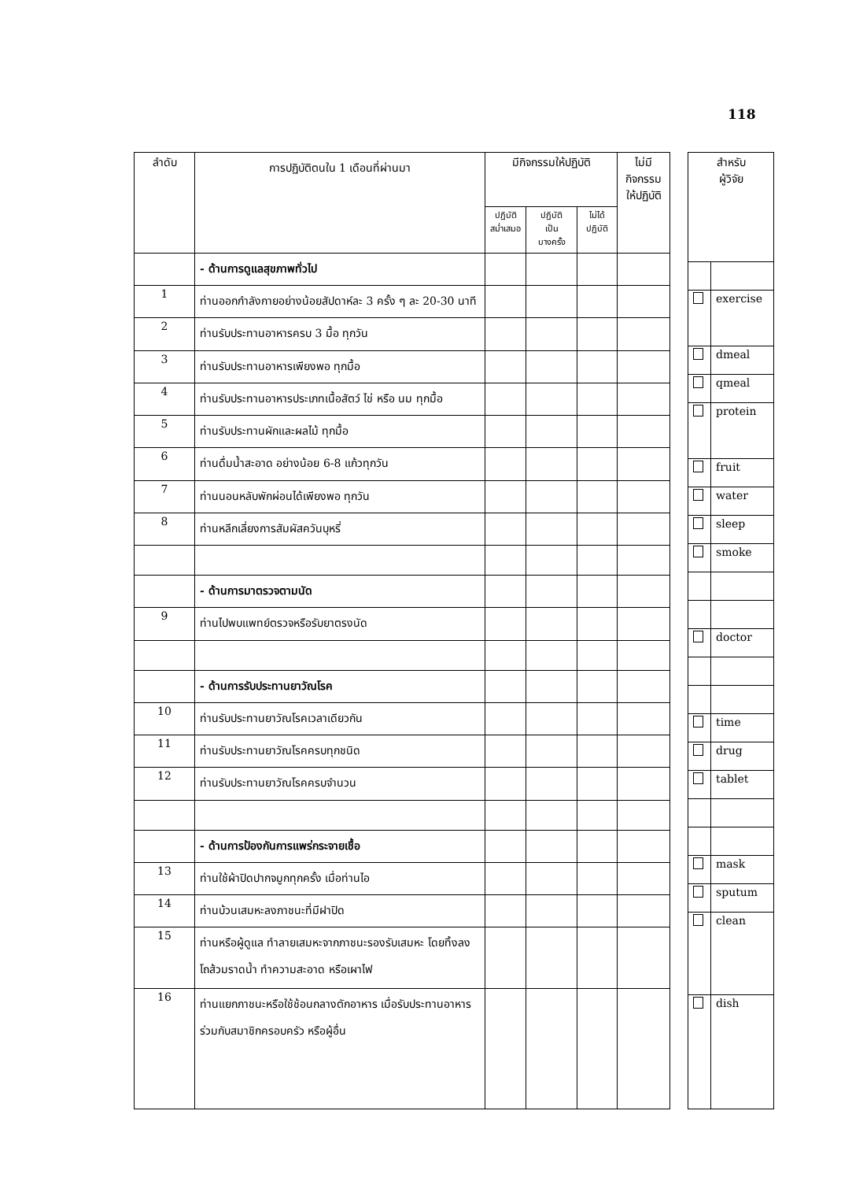118
| ลำดับ | การปฏิบัติตนใน 1 เดือนที่ผ่านมา | มีกิจกรรมให้ปฏิบัติ | | | ไม่มี กิจกรรม ให้ปฏิบัติ |
| --- | --- | --- | --- | --- | --- |
| | | ปฏิบัติ สม่ำเสมอ | ปฏิบัติ เป็น บางครั้ง | ไม่ได้ ปฏิบัติ | |
| | - ด้านการดูแลสุขภาพทั่วไป | | | | |
| 1 | ท่านออกกำลังกายอย่างน้อยสัปดาห์ละ 3 ครั้ง ๆ ละ 20-30 นาที | | | | |
| 2 | ท่านรับประทานอาหารครบ 3 มื้อ ทุกวัน | | | | |
| 3 | ท่านรับประทานอาหารเพียงพอ ทุกมื้อ | | | | |
| 4 | ท่านรับประทานอาหารประเภทเนื้อสัตว์ ไข่ หรือ นม ทุกมื้อ | | | | |
| 5 | ท่านรับประทานผักและผลไม้ ทุกมื้อ | | | | |
| 6 | ท่านดื่มน้ำสะอาด อย่างน้อย 6-8 แก้วทุกวัน | | | | |
| 7 | ท่านนอนหลับพักผ่อนได้เพียงพอ ทุกวัน | | | | |
| 8 | ท่านหลีกเลี่ยงการสัมผัสควันบุหรี่ | | | | |
| | - ด้านการมาตรวจตามนัด | | | | |
| 9 | ท่านไปพบแพทย์ตรวจหรือรับยาตรงนัด | | | | |
| | - ด้านการรับประทานยาวัณโรค | | | | |
| 10 | ท่านรับประทานยาวัณโรคเวลาเดียวกัน | | | | |
| 11 | ท่านรับประทานยาวัณโรคครบทุกชนิด | | | | |
| 12 | ท่านรับประทานยาวัณโรคครบจำนวน | | | | |
| | - ด้านการป้องกันการแพร่กระจายเชื้อ | | | | |
| 13 | ท่านใช้ผ้าปิดปากจมูกทุกครั้ง เมื่อท่านไอ | | | | |
| 14 | ท่านบ้วนเสมหะลงภาชนะที่มีฝาปิด | | | | |
| 15 | ท่านหรือผู้ดูแล ทำลายเสมหะจากภาชนะรองรับเสมหะ โดยทิ้งลงโถส้วมราดน้ำ ทำความสะอาด หรือเผาไฟ | | | | |
| 16 | ท่านแยกภาชนะหรือใช้ช้อนกลางตักอาหาร เมื่อรับประทานอาหารร่วมกับสมาชิกครอบครัว หรือผู้อื่น | | | | |
| สำหรับ ผู้วิจัย | |
| --- | --- |
| | exercise |
| | dmeal |
| | qmeal |
| | protein |
| | fruit |
| | water |
| | sleep |
| | smoke |
| | doctor |
| | time |
| | drug |
| | tablet |
| | mask |
| | sputum |
| | clean |
| | dish |